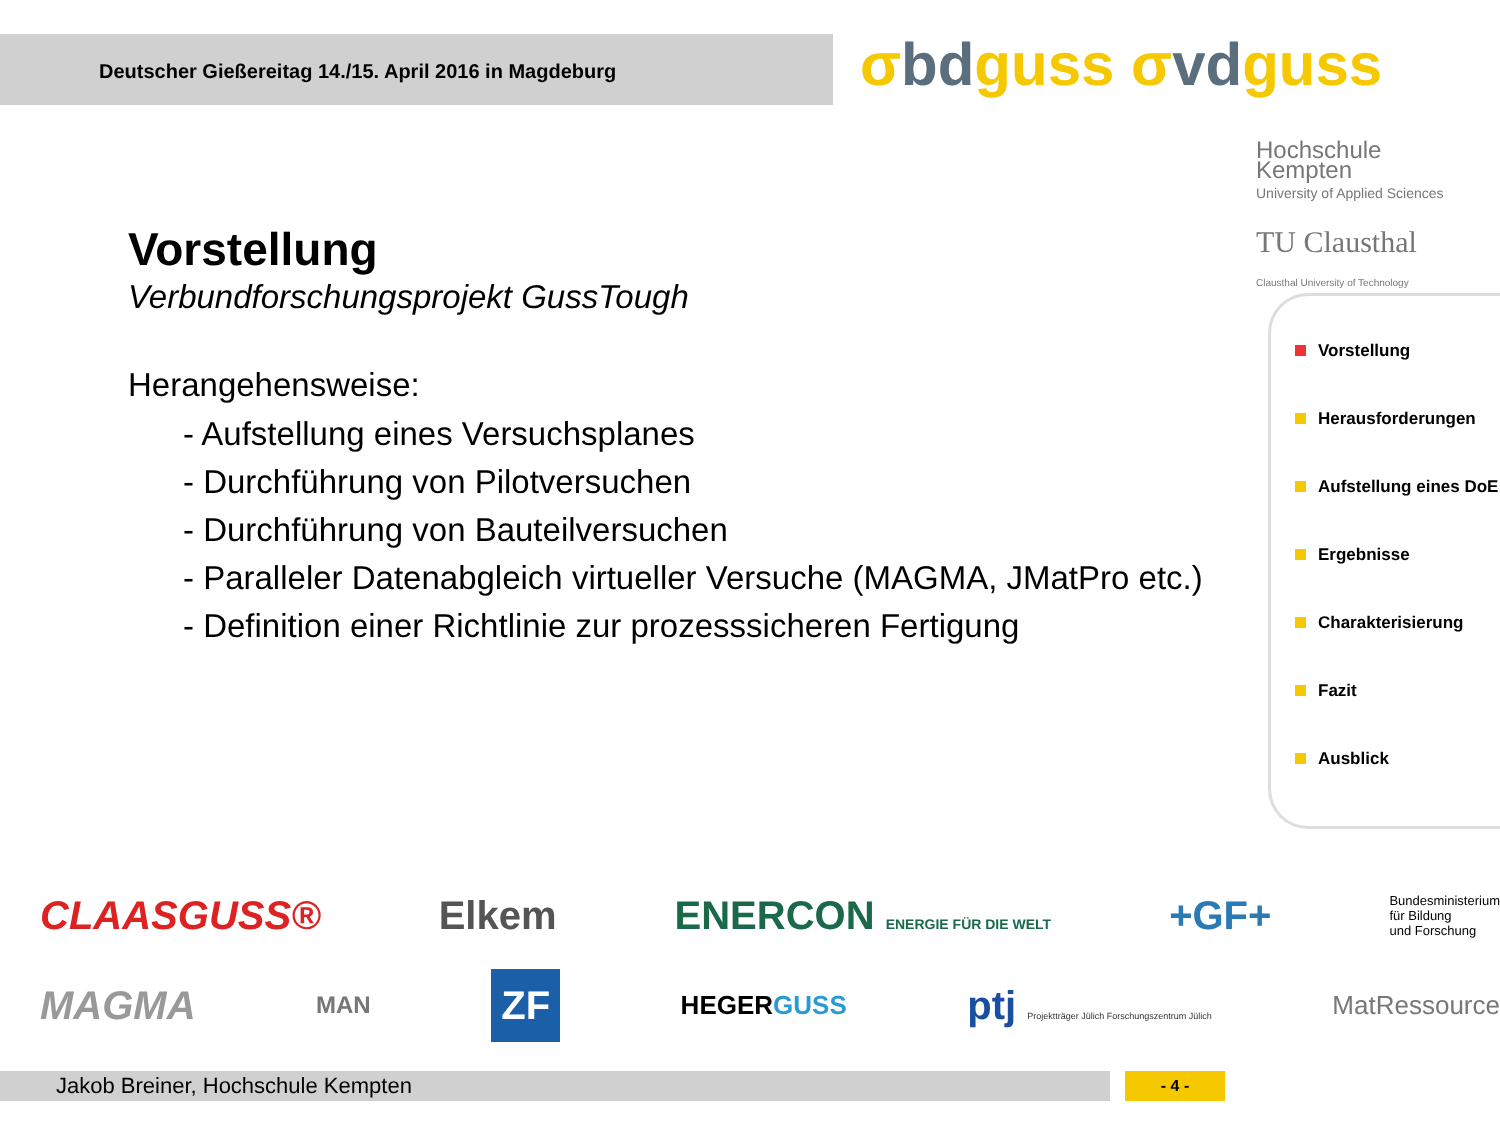Deutscher Gießereitag 14./15. April 2016 in Magdeburg σbdguss σvdguss
Hochschule
Kempten
University of Applied Sciences
TU Clausthal
Clausthal University of Technology
Vorstellung
Verbundforschungsprojekt GussTough
Herangehensweise:
- Aufstellung eines Versuchsplanes
- Durchführung von Pilotversuchen
- Durchführung von Bauteilversuchen
- Paralleler Datenabgleich virtueller Versuche (MAGMA, JMatPro etc.)
- Definition einer Richtlinie zur prozesssicheren Fertigung
Vorstellung
Herausforderungen
Aufstellung eines DoE
Ergebnisse
Charakterisierung
Fazit
Ausblick
CLAASGUSS® Elkem ENERCON ENERGIE FÜR DIE WELT +GF+ Bundesministerium
für Bildung
und Forschung
MAGMA MAN ZF HEGERGUSS ptj Projektträger Jülich Forschungszentrum Jülich MatRessource
Jakob Breiner, Hochschule Kempten - 4 -